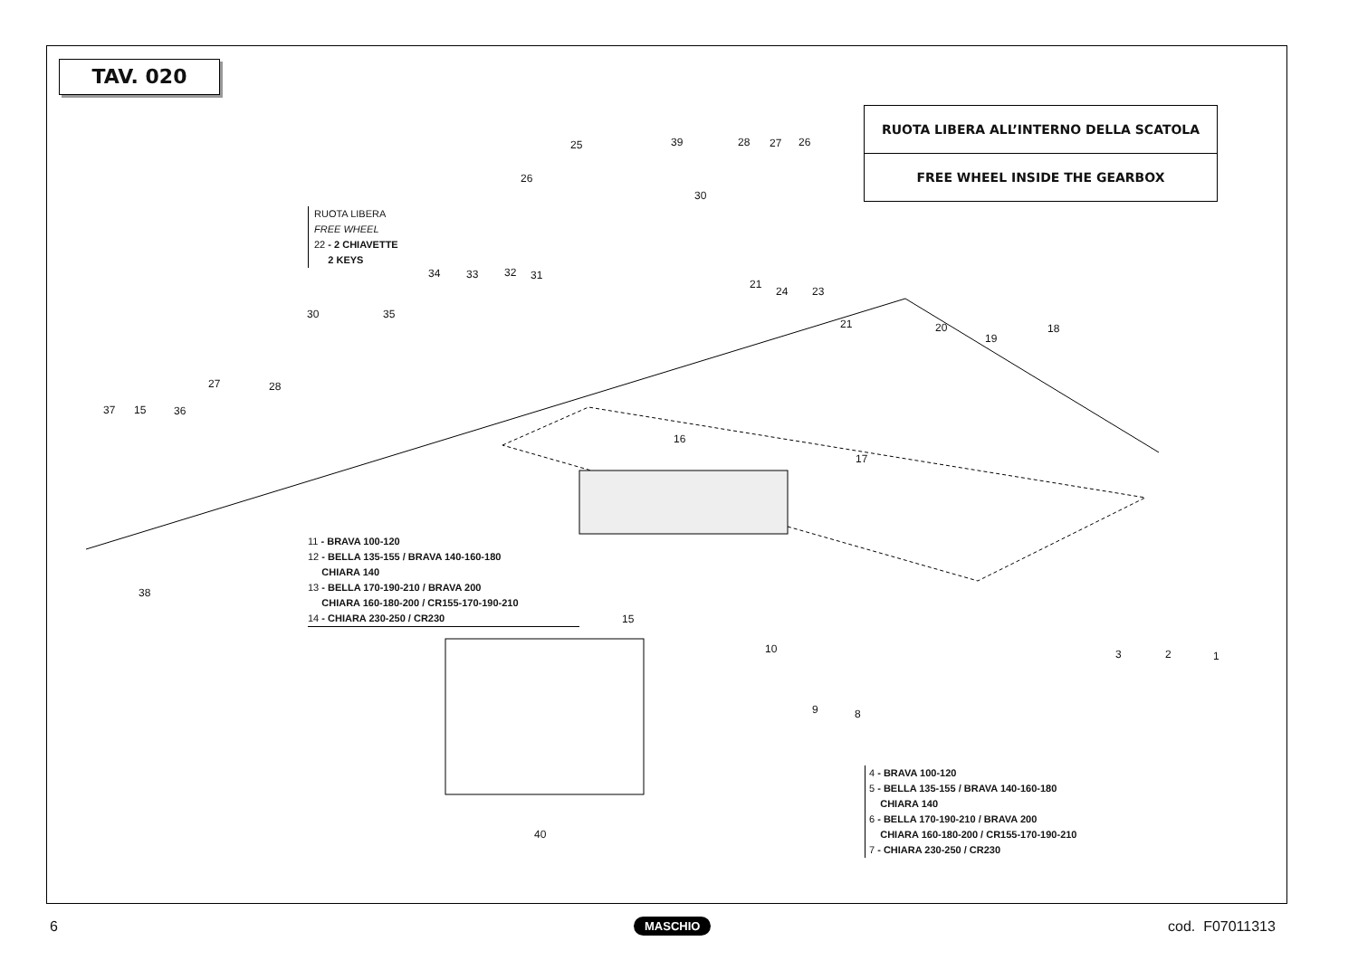TAV. 020
RUOTA LIBERA ALL’INTERNO DELLA SCATOLA
FREE WHEEL INSIDE THE GEARBOX
RUOTA LIBERA
FREE WHEEL
22 - 2 CHIAVETTE
2 KEYS
11 - BRAVA 100-120
12 - BELLA 135-155 / BRAVA 140-160-180
CHIARA 140
13 - BELLA 170-190-210 / BRAVA 200
CHIARA 160-180-200 / CR155-170-190-210
14 - CHIARA 230-250 / CR230
4 - BRAVA 100-120
5 - BELLA 135-155 / BRAVA 140-160-180
CHIARA 140
6 - BELLA 170-190-210 / BRAVA 200
CHIARA 160-180-200 / CR155-170-190-210
7 - CHIARA 230-250 / CR230
25 39 28 27 26
26
30
34 33 32 31
21
24 23
30 35
21 20
19
18
27 28
37 15 36
16
17
38
15
10 3 2 1
9 8
40
6 MASCHIO cod. F07011313